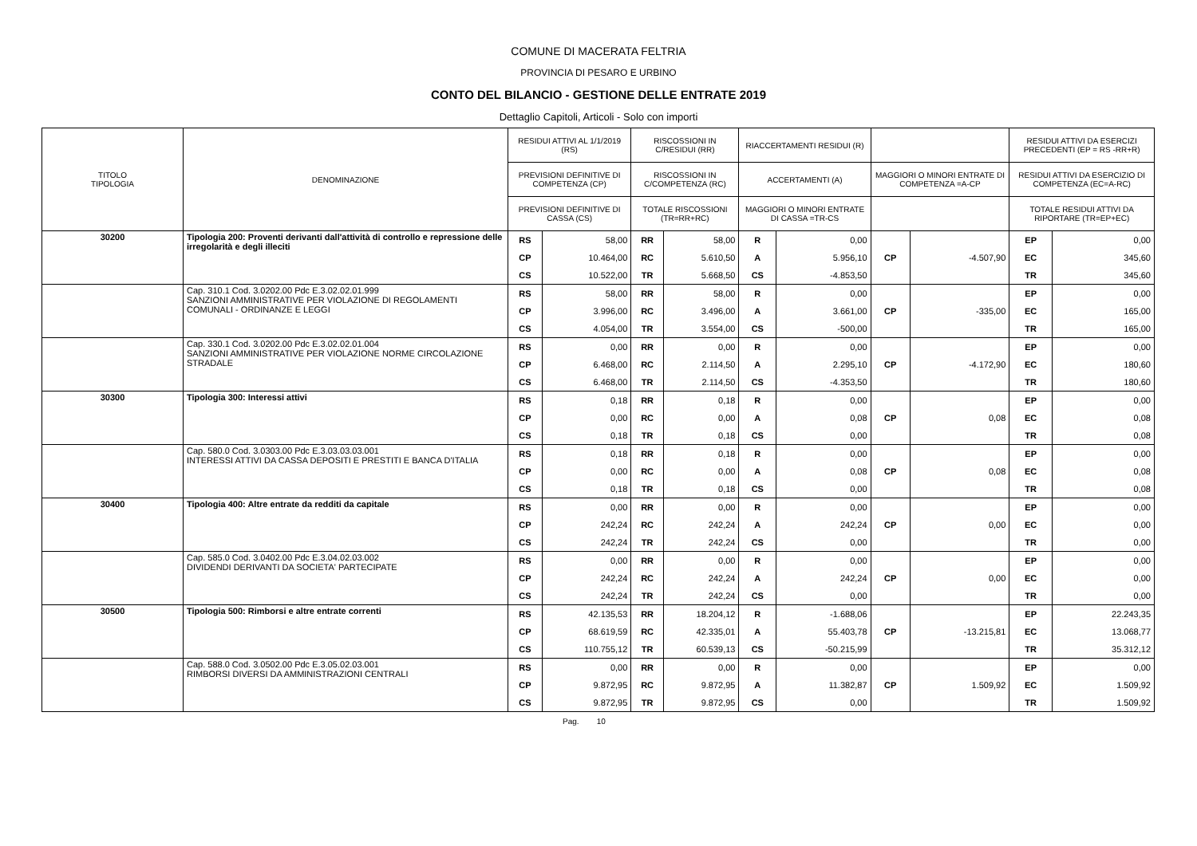COMUNE DI MACERATA FELTRIA
PROVINCIA DI PESARO E URBINO
CONTO DEL BILANCIO - GESTIONE DELLE ENTRATE 2019
Dettaglio Capitoli, Articoli - Solo con importi
| TITOLO TIPOLOGIA | DENOMINAZIONE | RESIDUI ATTIVI AL 1/1/2019 (RS) | | RISCOSSIONI IN C/RESIDUI (RR) | | RIACCERTAMENTI RESIDUI (R) | | | | RESIDUI ATTIVI DA ESERCIZI PRECEDENTI (EP = RS -RR+R) | |
| --- | --- | --- | --- | --- | --- | --- | --- | --- | --- | --- | --- |
| | | PREVISIONI DEFINITIVE DI COMPETENZA (CP) | | RISCOSSIONI IN C/COMPETENZA (RC) | | ACCERTAMENTI (A) | | MAGGIORI O MINORI ENTRATE DI COMPETENZA =A-CP | | RESIDUI ATTIVI DA ESERCIZIO DI COMPETENZA (EC=A-RC) | |
| | | PREVISIONI DEFINITIVE DI CASSA (CS) | | TOTALE RISCOSSIONI (TR=RR+RC) | | MAGGIORI O MINORI ENTRATE DI CASSA =TR-CS | | | | TOTALE RESIDUI ATTIVI DA RIPORTARE (TR=EP+EC) | |
| 30200 | Tipologia 200: Proventi derivanti dall'attività di controllo e repressione delle irregolarità e degli illeciti | RS | 58,00 | RR | 58,00 | R | 0,00 | | | EP | 0,00 |
| | | CP | 10.464,00 | RC | 5.610,50 | A | 5.956,10 | CP | -4.507,90 | EC | 345,60 |
| | | CS | 10.522,00 | TR | 5.668,50 | CS | -4.853,50 | | | TR | 345,60 |
| | Cap. 310.1 Cod. 3.0202.00 Pdc E.3.02.02.01.999 SANZIONI AMMINISTRATIVE PER VIOLAZIONE DI REGOLAMENTI COMUNALI - ORDINANZE E LEGGI | RS | 58,00 | RR | 58,00 | R | 0,00 | | | EP | 0,00 |
| | | CP | 3.996,00 | RC | 3.496,00 | A | 3.661,00 | CP | -335,00 | EC | 165,00 |
| | | CS | 4.054,00 | TR | 3.554,00 | CS | -500,00 | | | TR | 165,00 |
| | Cap. 330.1 Cod. 3.0202.00 Pdc E.3.02.02.01.004 SANZIONI AMMINISTRATIVE PER VIOLAZIONE NORME CIRCOLAZIONE STRADALE | RS | 0,00 | RR | 0,00 | R | 0,00 | | | EP | 0,00 |
| | | CP | 6.468,00 | RC | 2.114,50 | A | 2.295,10 | CP | -4.172,90 | EC | 180,60 |
| | | CS | 6.468,00 | TR | 2.114,50 | CS | -4.353,50 | | | TR | 180,60 |
| 30300 | Tipologia 300: Interessi attivi | RS | 0,18 | RR | 0,18 | R | 0,00 | | | EP | 0,00 |
| | | CP | 0,00 | RC | 0,00 | A | 0,08 | CP | 0,08 | EC | 0,08 |
| | | CS | 0,18 | TR | 0,18 | CS | 0,00 | | | TR | 0,08 |
| | Cap. 580.0 Cod. 3.0303.00 Pdc E.3.03.03.03.001 INTERESSI ATTIVI DA CASSA DEPOSITI E PRESTITI E BANCA D'ITALIA | RS | 0,18 | RR | 0,18 | R | 0,00 | | | EP | 0,00 |
| | | CP | 0,00 | RC | 0,00 | A | 0,08 | CP | 0,08 | EC | 0,08 |
| | | CS | 0,18 | TR | 0,18 | CS | 0,00 | | | TR | 0,08 |
| 30400 | Tipologia 400: Altre entrate da redditi da capitale | RS | 0,00 | RR | 0,00 | R | 0,00 | | | EP | 0,00 |
| | | CP | 242,24 | RC | 242,24 | A | 242,24 | CP | 0,00 | EC | 0,00 |
| | | CS | 242,24 | TR | 242,24 | CS | 0,00 | | | TR | 0,00 |
| | Cap. 585.0 Cod. 3.0402.00 Pdc E.3.04.02.03.002 DIVIDENDI DERIVANTI DA SOCIETA' PARTECIPATE | RS | 0,00 | RR | 0,00 | R | 0,00 | | | EP | 0,00 |
| | | CP | 242,24 | RC | 242,24 | A | 242,24 | CP | 0,00 | EC | 0,00 |
| | | CS | 242,24 | TR | 242,24 | CS | 0,00 | | | TR | 0,00 |
| 30500 | Tipologia 500: Rimborsi e altre entrate correnti | RS | 42.135,53 | RR | 18.204,12 | R | -1.688,06 | | | EP | 22.243,35 |
| | | CP | 68.619,59 | RC | 42.335,01 | A | 55.403,78 | CP | -13.215,81 | EC | 13.068,77 |
| | | CS | 110.755,12 | TR | 60.539,13 | CS | -50.215,99 | | | TR | 35.312,12 |
| | Cap. 588.0 Cod. 3.0502.00 Pdc E.3.05.02.03.001 RIMBORSI DIVERSI DA AMMINISTRAZIONI CENTRALI | RS | 0,00 | RR | 0,00 | R | 0,00 | | | EP | 0,00 |
| | | CP | 9.872,95 | RC | 9.872,95 | A | 11.382,87 | CP | 1.509,92 | EC | 1.509,92 |
| | | CS | 9.872,95 | TR | 9.872,95 | CS | 0,00 | | | TR | 1.509,92 |
Pag. 10